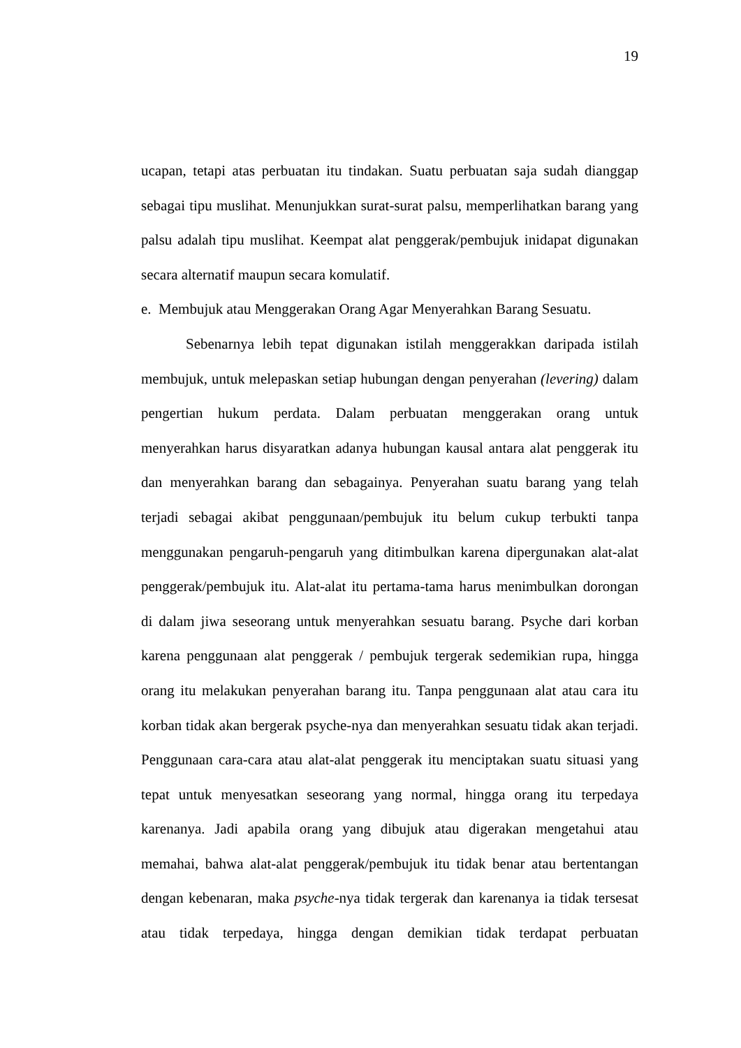19
ucapan, tetapi atas perbuatan itu tindakan. Suatu perbuatan saja sudah dianggap sebagai tipu muslihat. Menunjukkan surat-surat palsu, memperlihatkan barang yang palsu adalah tipu muslihat. Keempat alat penggerak/pembujuk inidapat digunakan secara alternatif maupun secara komulatif.
e. Membujuk atau Menggerakan Orang Agar Menyerahkan Barang Sesuatu.
Sebenarnya lebih tepat digunakan istilah menggerakkan daripada istilah membujuk, untuk melepaskan setiap hubungan dengan penyerahan (levering) dalam pengertian hukum perdata. Dalam perbuatan menggerakan orang untuk menyerahkan harus disyaratkan adanya hubungan kausal antara alat penggerak itu dan menyerahkan barang dan sebagainya. Penyerahan suatu barang yang telah terjadi sebagai akibat penggunaan/pembujuk itu belum cukup terbukti tanpa menggunakan pengaruh-pengaruh yang ditimbulkan karena dipergunakan alat-alat penggerak/pembujuk itu. Alat-alat itu pertama-tama harus menimbulkan dorongan di dalam jiwa seseorang untuk menyerahkan sesuatu barang. Psyche dari korban karena penggunaan alat penggerak / pembujuk tergerak sedemikian rupa, hingga orang itu melakukan penyerahan barang itu. Tanpa penggunaan alat atau cara itu korban tidak akan bergerak psyche-nya dan menyerahkan sesuatu tidak akan terjadi. Penggunaan cara-cara atau alat-alat penggerak itu menciptakan suatu situasi yang tepat untuk menyesatkan seseorang yang normal, hingga orang itu terpedaya karenanya. Jadi apabila orang yang dibujuk atau digerakan mengetahui atau memahai, bahwa alat-alat penggerak/pembujuk itu tidak benar atau bertentangan dengan kebenaran, maka psyche-nya tidak tergerak dan karenanya ia tidak tersesat atau tidak terpedaya, hingga dengan demikian tidak terdapat perbuatan